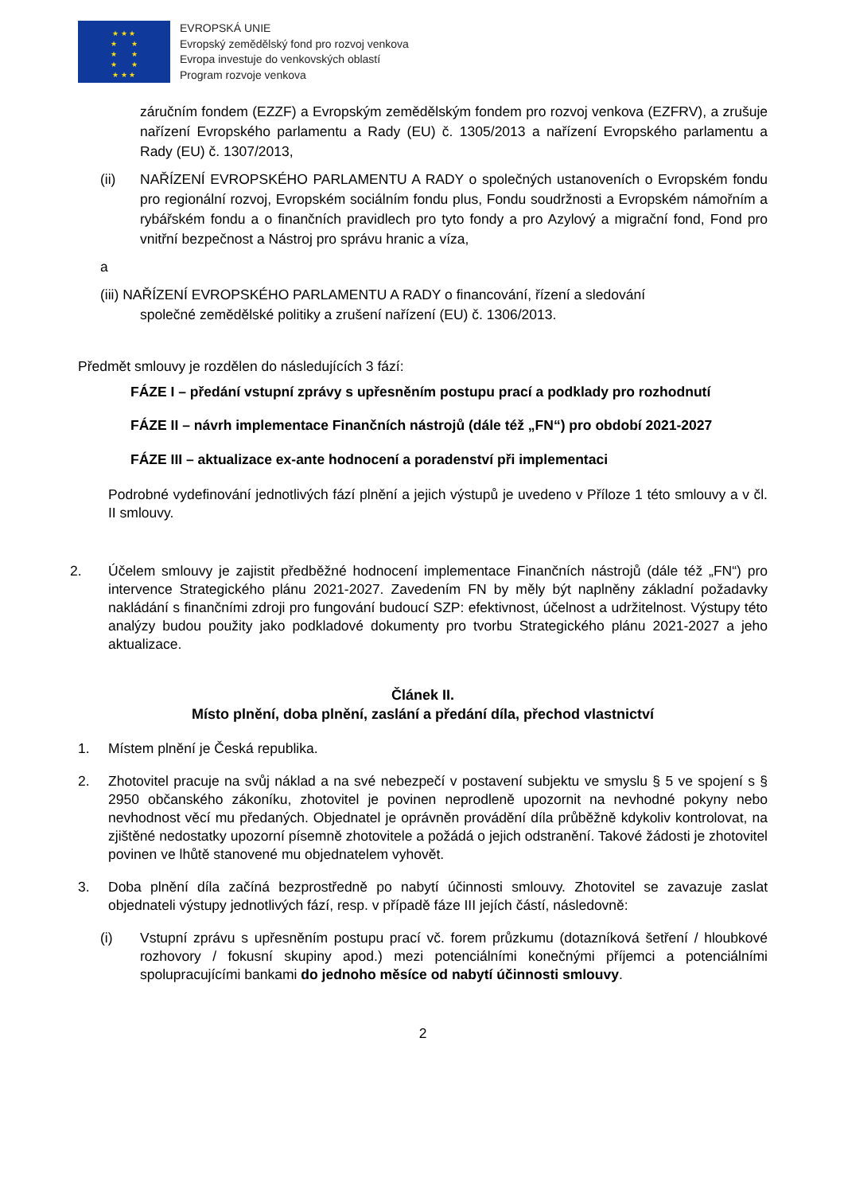★ ★ ★
★ ★
★ ★
★ ★
★ ★ ★
EVROPSKÁ UNIE
Evropský zemědělský fond pro rozvoj venkova
Evropa investuje do venkovských oblastí
Program rozvoje venkova
záručním fondem (EZZF) a Evropským zemědělským fondem pro rozvoj venkova (EZFRV), a zrušuje nařízení Evropského parlamentu a Rady (EU) č. 1305/2013 a nařízení Evropského parlamentu a Rady (EU) č. 1307/2013,
(ii) NAŘÍZENÍ EVROPSKÉHO PARLAMENTU A RADY o společných ustanoveních o Evropském fondu pro regionální rozvoj, Evropském sociálním fondu plus, Fondu soudržnosti a Evropském námořním a rybářském fondu a o finančních pravidlech pro tyto fondy a pro Azylový a migrační fond, Fond pro vnitřní bezpečnost a Nástroj pro správu hranic a víza,
a
(iii) NAŘÍZENÍ EVROPSKÉHO PARLAMENTU A RADY o financování, řízení a sledování
společné zemědělské politiky a zrušení nařízení (EU) č. 1306/2013.
Předmět smlouvy je rozdělen do následujících 3 fází:
FÁZE I – předání vstupní zprávy s upřesněním postupu prací a podklady pro rozhodnutí
FÁZE II – návrh implementace Finančních nástrojů (dále též „FN“) pro období 2021-2027
FÁZE III – aktualizace ex-ante hodnocení a poradenství při implementaci
Podrobné vydefinování jednotlivých fází plnění a jejich výstupů je uvedeno v Příloze 1 této smlouvy a v čl. II smlouvy.
2. Účelem smlouvy je zajistit předběžné hodnocení implementace Finančních nástrojů (dále též „FN“) pro intervence Strategického plánu 2021-2027. Zavedením FN by měly být naplněny základní požadavky nakládání s finančními zdroji pro fungování budoucí SZP: efektivnost, účelnost a udržitelnost. Výstupy této analýzy budou použity jako podkladové dokumenty pro tvorbu Strategického plánu 2021-2027 a jeho aktualizace.
Článek II.
Místo plnění, doba plnění, zaslání a předání díla, přechod vlastnictví
1. Místem plnění je Česká republika.
2. Zhotovitel pracuje na svůj náklad a na své nebezpečí v postavení subjektu ve smyslu § 5 ve spojení s § 2950 občanského zákoníku, zhotovitel je povinen neprodleně upozornit na nevhodné pokyny nebo nevhodnost věcí mu předaných. Objednatel je oprávněn provádění díla průběžně kdykoliv kontrolovat, na zjištěné nedostatky upozorní písemně zhotovitele a požádá o jejich odstranění. Takové žádosti je zhotovitel povinen ve lhůtě stanovené mu objednatelem vyhovět.
3. Doba plnění díla začíná bezprostředně po nabytí účinnosti smlouvy. Zhotovitel se zavazuje zaslat objednateli výstupy jednotlivých fází, resp. v případě fáze III jejích částí, následovně:
(i) Vstupní zprávu s upřesněním postupu prací vč. forem průzkumu (dotazníková šetření / hloubkové rozhovory / fokusní skupiny apod.) mezi potenciálními konečnými příjemci a potenciálními spolupracujícími bankami do jednoho měsíce od nabytí účinnosti smlouvy.
2